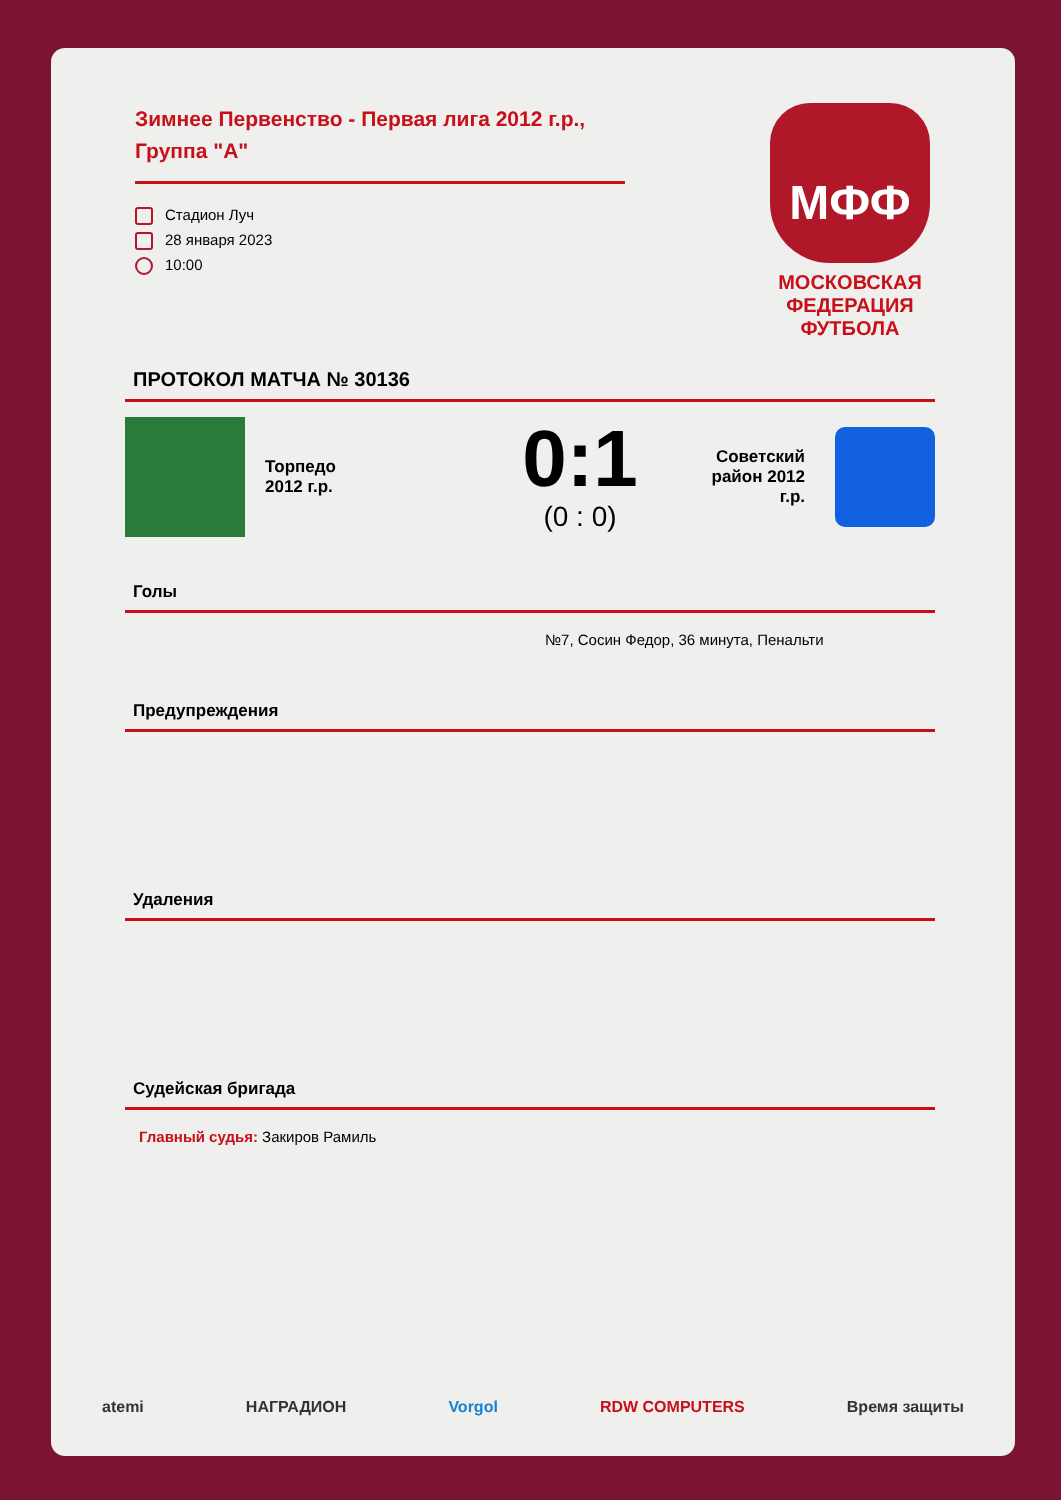Зимнее Первенство - Первая лига 2012 г.р., Группа "А"
Стадион Луч
28 января 2023
10:00
МФФ
МОСКОВСКАЯ ФЕДЕРАЦИЯ ФУТБОЛА
ПРОТОКОЛ МАТЧА № 30136
Торпедо
2012 г.р.
0:1
(0 : 0)
Советский район 2012 г.р.
Голы
№7, Сосин Федор, 36 минута, Пенальти
Предупреждения
Удаления
Судейская бригада
Главный судья: Закиров Рамиль
atemi НАГРАДИОН Vorgol RDW COMPUTERS Время защиты